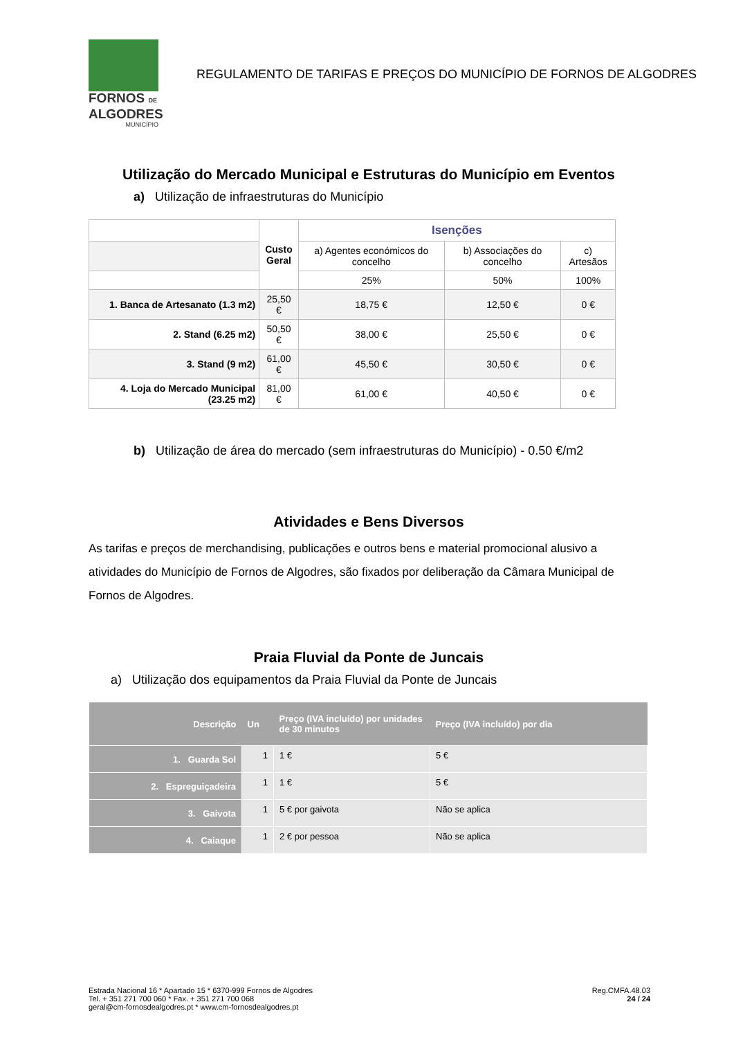FORNOS DE
ALGODRES
MUNICÍPIO
REGULAMENTO DE TARIFAS E PREÇOS DO MUNICÍPIO DE FORNOS DE ALGODRES
Utilização do Mercado Municipal e Estruturas do Município em Eventos
a) Utilização de infraestruturas do Município
| | Custo Geral | Isenções | | |
| | | a) Agentes económicos do concelho | b) Associações do concelho | c) Artesãos |
| | | 25% | 50% | 100% |
| 1. Banca de Artesanato (1.3 m2) | 25,50 € | 18,75 € | 12,50 € | 0 € |
| 2. Stand (6.25 m2) | 50,50 € | 38,00 € | 25,50 € | 0 € |
| 3. Stand (9 m2) | 61,00 € | 45,50 € | 30,50 € | 0 € |
| 4. Loja do Mercado Municipal (23.25 m2) | 81,00 € | 61,00 € | 40,50 € | 0 € |
b) Utilização de área do mercado (sem infraestruturas do Município) - 0.50 €/m2
Atividades e Bens Diversos
As tarifas e preços de merchandising, publicações e outros bens e material promocional alusivo a atividades do Município de Fornos de Algodres, são fixados por deliberação da Câmara Municipal de Fornos de Algodres.
Praia Fluvial da Ponte de Juncais
a) Utilização dos equipamentos da Praia Fluvial da Ponte de Juncais
| Descrição | Un | Preço (IVA incluído) por unidades de 30 minutos | Preço (IVA incluído) por dia |
| --- | --- | --- | --- |
| 1. Guarda Sol | 1 | 1 € | 5 € |
| 2. Espreguiçadeira | 1 | 1 € | 5 € |
| 3. Gaivota | 1 | 5 € por gaivota | Não se aplica |
| 4. Caiaque | 1 | 2 € por pessoa | Não se aplica |
Estrada Nacional 16 * Apartado 15 * 6370-999 Fornos de Algodres
Tel. + 351 271 700 060 * Fax. + 351 271 700 068
geral@cm-fornosdealgodres.pt * www.cm-fornosdealgodres.pt
Reg.CMFA.48.03
24 / 24